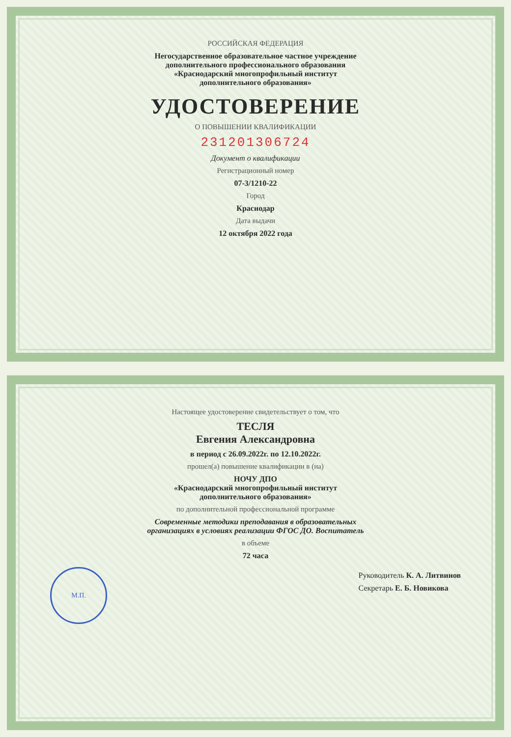РОССИЙСКАЯ ФЕДЕРАЦИЯ
Негосударственное образовательное частное учреждение
дополнительного профессионального образования
«Краснодарский многопрофильный институт
дополнительного образования»
УДОСТОВЕРЕНИЕ
О ПОВЫШЕНИИ КВАЛИФИКАЦИИ
231201306724
Документ о квалификации
Регистрационный номер
07-3/1210-22
Город
Краснодар
Дата выдачи
12 октября 2022 года
Настоящее удостоверение свидетельствует о том, что
ТЕСЛЯ
Евгения Александровна
в период с 26.09.2022г. по 12.10.2022г.
прошел(а) повышение квалификации в (на)
НОЧУ ДПО
«Краснодарский многопрофильный институт
дополнительного образования»
по дополнительной профессиональной программе
Современные методики преподавания в образовательных
организациях в условиях реализации ФГОС ДО. Воспитатель
в объеме
72 часа
М.П.
Руководитель К. А. Литвинов
Секретарь Е. Б. Новикова